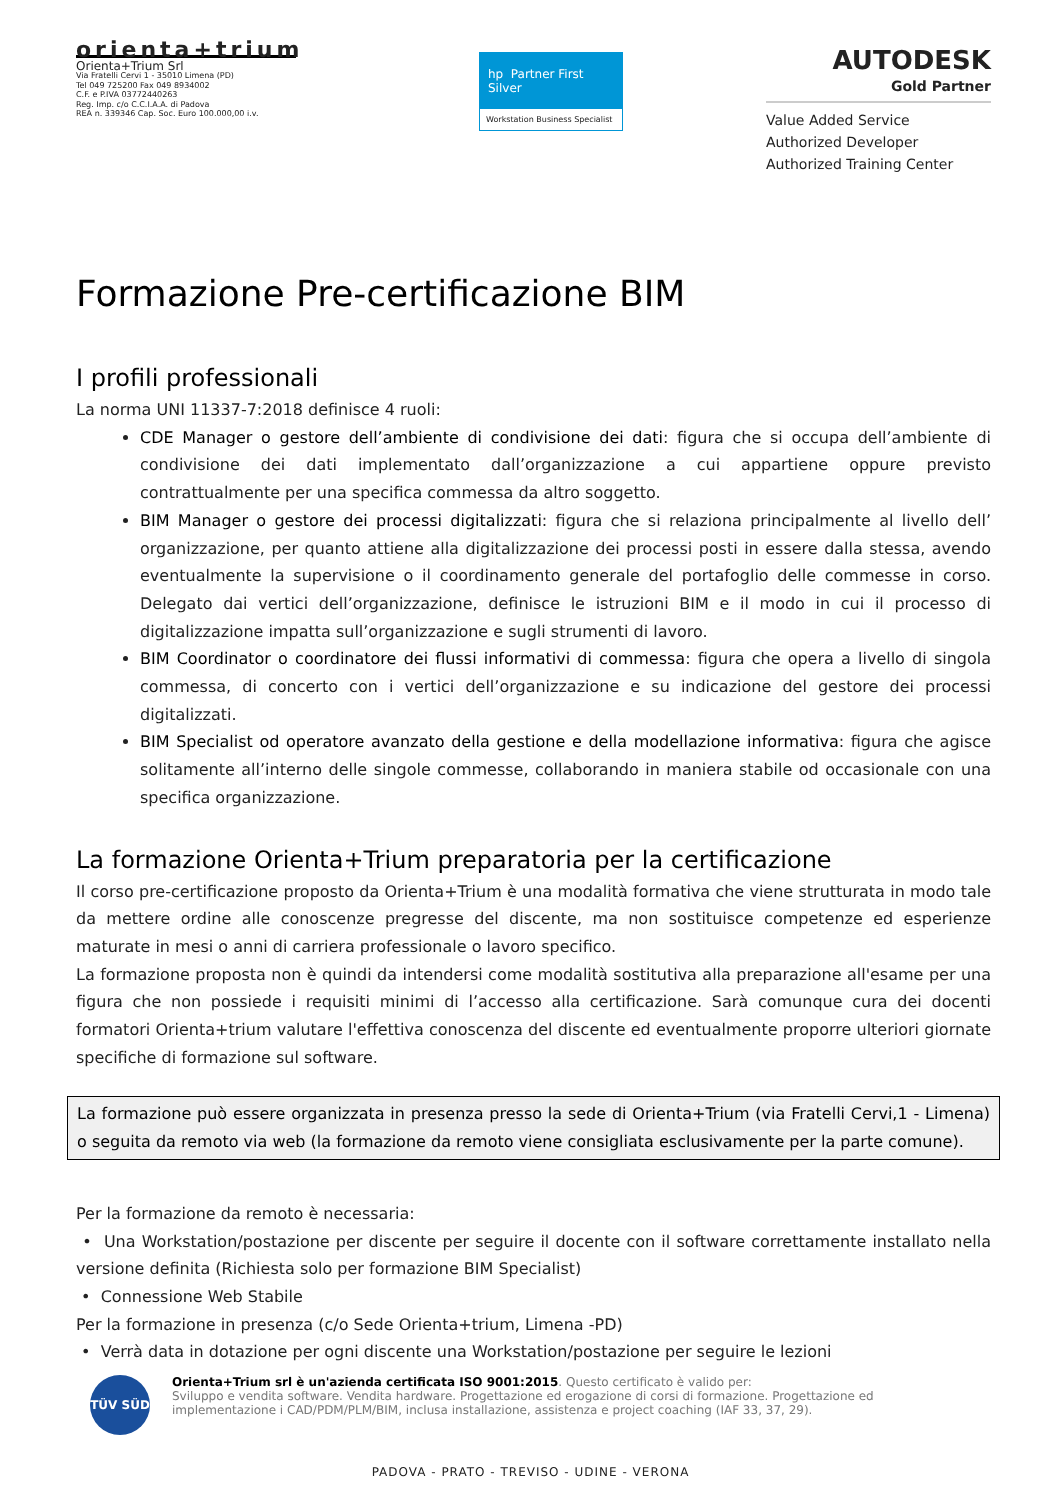orienta+trium
Orienta+Trium Srl
Via Fratelli Cervi 1 - 35010 Limena (PD)
Tel 049 725200 Fax 049 8934002
C.F. e P.IVA 03772440263
Reg. Imp. c/o C.C.I.A.A. di Padova
REA n. 339346 Cap. Soc. Euro 100.000,00 i.v.
hp Partner First
Silver
Workstation Business Specialist
AUTODESK
Gold Partner
Value Added Service
Authorized Developer
Authorized Training Center
Formazione Pre-certificazione BIM
I profili professionali
La norma UNI 11337-7:2018 definisce 4 ruoli:
CDE Manager o gestore dell’ambiente di condivisione dei dati: figura che si occupa dell’ambiente di condivisione dei dati implementato dall’organizzazione a cui appartiene oppure previsto contrattualmente per una specifica commessa da altro soggetto.
BIM Manager o gestore dei processi digitalizzati: figura che si relaziona principalmente al livello dell’ organizzazione, per quanto attiene alla digitalizzazione dei processi posti in essere dalla stessa, avendo eventualmente la supervisione o il coordinamento generale del portafoglio delle commesse in corso. Delegato dai vertici dell’organizzazione, definisce le istruzioni BIM e il modo in cui il processo di digitalizzazione impatta sull’organizzazione e sugli strumenti di lavoro.
BIM Coordinator o coordinatore dei flussi informativi di commessa: figura che opera a livello di singola commessa, di concerto con i vertici dell’organizzazione e su indicazione del gestore dei processi digitalizzati.
BIM Specialist od operatore avanzato della gestione e della modellazione informativa: figura che agisce solitamente all’interno delle singole commesse, collaborando in maniera stabile od occasionale con una specifica organizzazione.
La formazione Orienta+Trium preparatoria per la certificazione
Il corso pre-certificazione proposto da Orienta+Trium è una modalità formativa che viene strutturata in modo tale da mettere ordine alle conoscenze pregresse del discente, ma non sostituisce competenze ed esperienze maturate in mesi o anni di carriera professionale o lavoro specifico.
La formazione proposta non è quindi da intendersi come modalità sostitutiva alla preparazione all'esame per una figura che non possiede i requisiti minimi di l’accesso alla certificazione. Sarà comunque cura dei docenti formatori Orienta+trium valutare l'effettiva conoscenza del discente ed eventualmente proporre ulteriori giornate specifiche di formazione sul software.
La formazione può essere organizzata in presenza presso la sede di Orienta+Trium (via Fratelli Cervi,1 - Limena) o seguita da remoto via web (la formazione da remoto viene consigliata esclusivamente per la parte comune).
Per la formazione da remoto è necessaria:
• Una Workstation/postazione per discente per seguire il docente con il software correttamente installato nella versione definita (Richiesta solo per formazione BIM Specialist)
• Connessione Web Stabile
Per la formazione in presenza (c/o Sede Orienta+trium, Limena -PD)
• Verrà data in dotazione per ogni discente una Workstation/postazione per seguire le lezioni
TÜV SÜD
Orienta+Trium srl è un'azienda certificata ISO 9001:2015. Questo certificato è valido per:
Sviluppo e vendita software. Vendita hardware. Progettazione ed erogazione di corsi di formazione. Progettazione ed implementazione i CAD/PDM/PLM/BIM, inclusa installazione, assistenza e project coaching (IAF 33, 37, 29).
PADOVA - PRATO - TREVISO - UDINE - VERONA